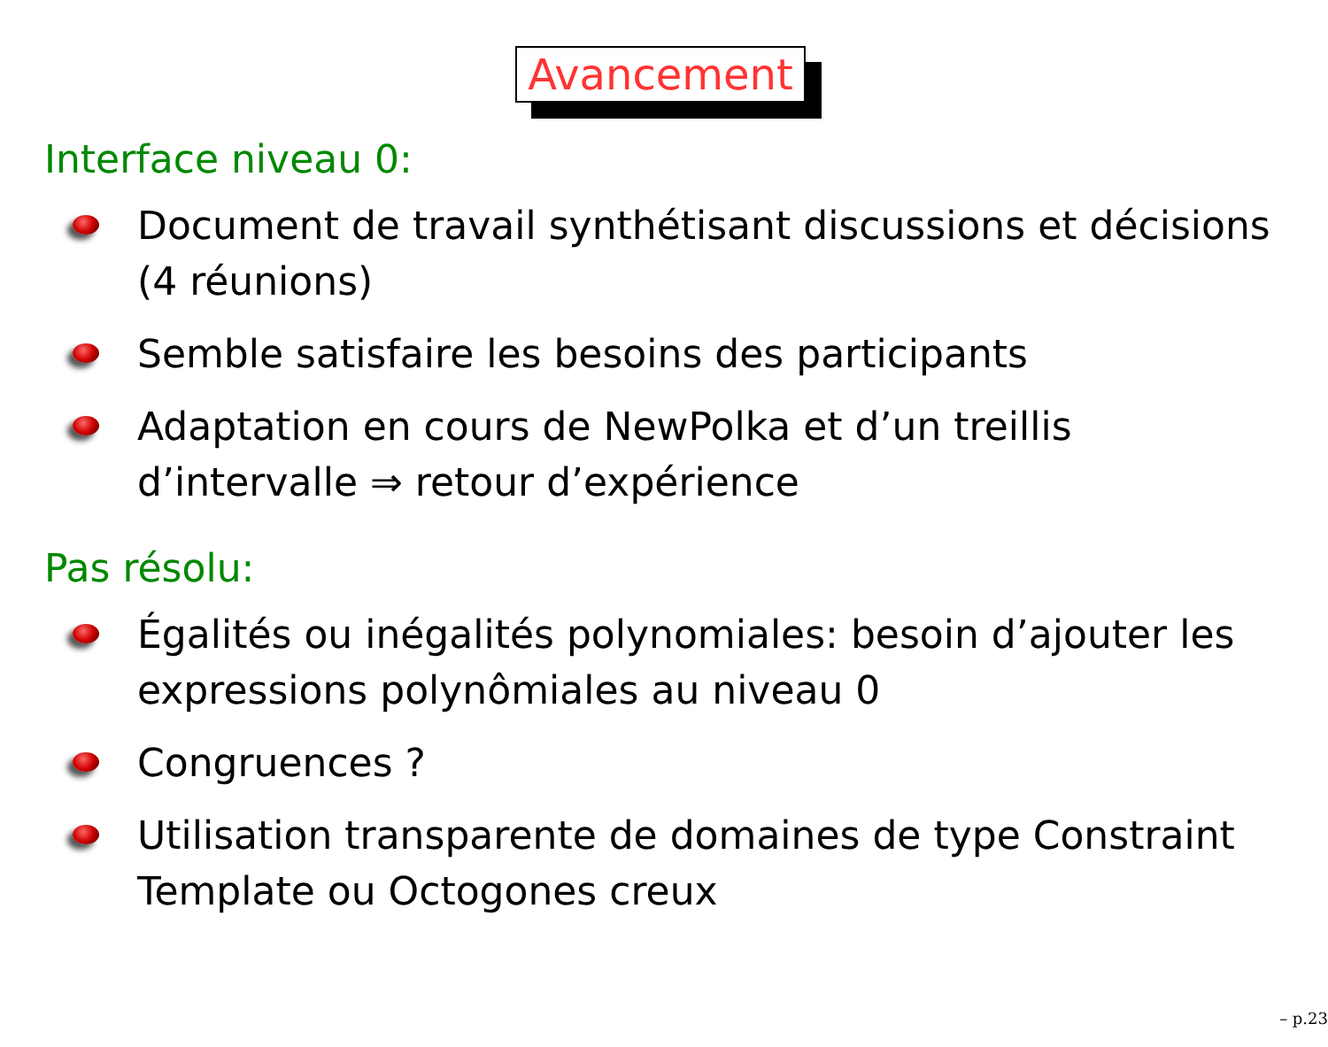Avancement
Interface niveau 0:
Document de travail synthétisant discussions et décisions (4 réunions)
Semble satisfaire les besoins des participants
Adaptation en cours de NewPolka et d’un treillis d’intervalle ⇒ retour d’expérience
Pas résolu:
Égalités ou inégalités polynomiales: besoin d’ajouter les expressions polynômiales au niveau 0
Congruences ?
Utilisation transparente de domaines de type Constraint Template ou Octogones creux
– p.23